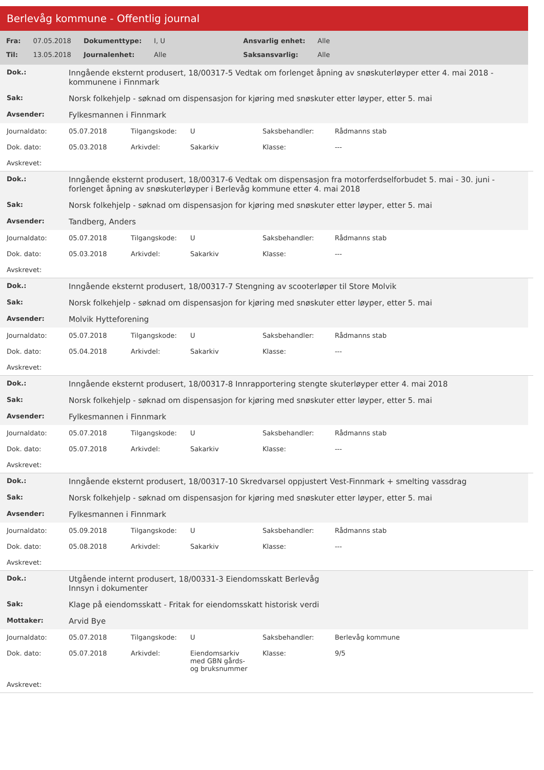Berlevåg kommune - Offentlig journal
| Fra: | 07.05.2018 | Dokumenttype: | I, U | Ansvarlig enhet: | Alle |
| Til: | 13.05.2018 | Journalenhet: | Alle | Saksansvarlig: | Alle |
| Dok.: | Inngående eksternt produsert, 18/00317-5 Vedtak om forlenget åpning av snøskuterløyper etter 4. mai 2018 - kommunene i Finnmark |
| Sak: | Norsk folkehjelp - søknad om dispensasjon for kjøring med snøskuter etter løyper, etter 5. mai |
| Avsender: | Fylkesmannen i Finnmark |
| Journaldato: | 05.07.2018 | Tilgangskode: | U | Saksbehandler: | Rådmanns stab |
| Dok. dato: | 05.03.2018 | Arkivdel: | Sakarkiv | Klasse: | --- |
| Avskrevet: | | | | | |
| Dok.: | Inngående eksternt produsert, 18/00317-6 Vedtak om dispensasjon fra motorferdselforbudet 5. mai - 30. juni - forlenget åpning av snøskuterløyper i Berlevåg kommune etter 4. mai 2018 |
| Sak: | Norsk folkehjelp - søknad om dispensasjon for kjøring med snøskuter etter løyper, etter 5. mai |
| Avsender: | Tandberg, Anders |
| Journaldato: | 05.07.2018 | Tilgangskode: | U | Saksbehandler: | Rådmanns stab |
| Dok. dato: | 05.03.2018 | Arkivdel: | Sakarkiv | Klasse: | --- |
| Avskrevet: | | | | | |
| Dok.: | Inngående eksternt produsert, 18/00317-7 Stengning av scooterløper til Store Molvik |
| Sak: | Norsk folkehjelp - søknad om dispensasjon for kjøring med snøskuter etter løyper, etter 5. mai |
| Avsender: | Molvik Hytteforening |
| Journaldato: | 05.07.2018 | Tilgangskode: | U | Saksbehandler: | Rådmanns stab |
| Dok. dato: | 05.04.2018 | Arkivdel: | Sakarkiv | Klasse: | --- |
| Avskrevet: | | | | | |
| Dok.: | Inngående eksternt produsert, 18/00317-8 Innrapportering stengte skuterløyper etter 4. mai 2018 |
| Sak: | Norsk folkehjelp - søknad om dispensasjon for kjøring med snøskuter etter løyper, etter 5. mai |
| Avsender: | Fylkesmannen i Finnmark |
| Journaldato: | 05.07.2018 | Tilgangskode: | U | Saksbehandler: | Rådmanns stab |
| Dok. dato: | 05.07.2018 | Arkivdel: | Sakarkiv | Klasse: | --- |
| Avskrevet: | | | | | |
| Dok.: | Inngående eksternt produsert, 18/00317-10 Skredvarsel oppjustert Vest-Finnmark + smelting vassdrag |
| Sak: | Norsk folkehjelp - søknad om dispensasjon for kjøring med snøskuter etter løyper, etter 5. mai |
| Avsender: | Fylkesmannen i Finnmark |
| Journaldato: | 05.09.2018 | Tilgangskode: | U | Saksbehandler: | Rådmanns stab |
| Dok. dato: | 05.08.2018 | Arkivdel: | Sakarkiv | Klasse: | --- |
| Avskrevet: | | | | | |
| Dok.: | Utgående internt produsert, 18/00331-3 Eiendomsskatt Berlevåg Innsyn i dokumenter |
| Sak: | Klage på eiendomsskatt - Fritak for eiendomsskatt historisk verdi |
| Mottaker: | Arvid Bye |
| Journaldato: | 05.07.2018 | Tilgangskode: | U | Saksbehandler: | Berlevåg kommune |
| Dok. dato: | 05.07.2018 | Arkivdel: | Eiendomsarkiv med GBN gårds- og bruksnummer | Klasse: | 9/5 |
| Avskrevet: | | | | | |